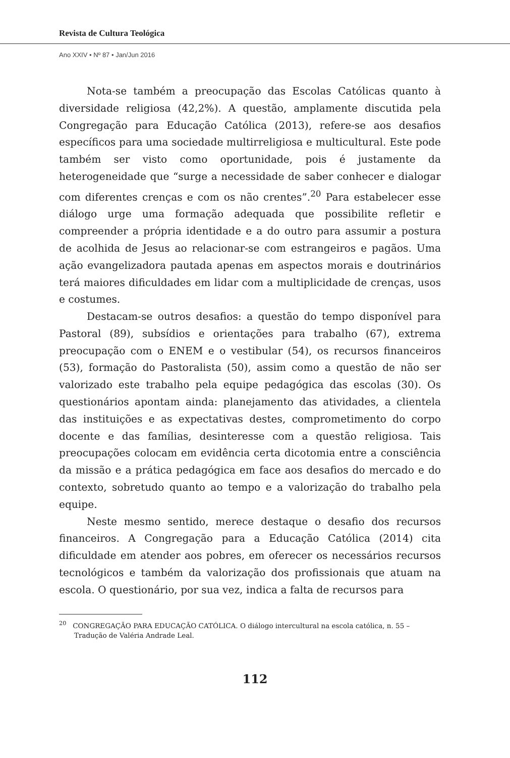Revista de Cultura Teológica
Ano XXIV • Nº 87 • Jan/Jun 2016
Nota-se também a preocupação das Escolas Católicas quanto à diversidade religiosa (42,2%). A questão, amplamente discutida pela Congregação para Educação Católica (2013), refere-se aos desafios específicos para uma sociedade multirreligiosa e multicultural. Este pode também ser visto como oportunidade, pois é justamente da heterogeneidade que “surge a necessidade de saber conhecer e dialogar com diferentes crenças e com os não crentes”.<sup>20</sup> Para estabelecer esse diálogo urge uma formação adequada que possibilite refletir e compreender a própria identidade e a do outro para assumir a postura de acolhida de Jesus ao relacionar-se com estrangeiros e pagãos. Uma ação evangelizadora pautada apenas em aspectos morais e doutrinários terá maiores dificuldades em lidar com a multiplicidade de crenças, usos e costumes.
Destacam-se outros desafios: a questão do tempo disponível para Pastoral (89), subsídios e orientações para trabalho (67), extrema preocupação com o ENEM e o vestibular (54), os recursos financeiros (53), formação do Pastoralista (50), assim como a questão de não ser valorizado este trabalho pela equipe pedagógica das escolas (30). Os questionários apontam ainda: planejamento das atividades, a clientela das instituições e as expectativas destes, comprometimento do corpo docente e das famílias, desinteresse com a questão religiosa. Tais preocupações colocam em evidência certa dicotomia entre a consciência da missão e a prática pedagógica em face aos desafios do mercado e do contexto, sobretudo quanto ao tempo e a valorização do trabalho pela equipe.
Neste mesmo sentido, merece destaque o desafio dos recursos financeiros. A Congregação para a Educação Católica (2014) cita dificuldade em atender aos pobres, em oferecer os necessários recursos tecnológicos e também da valorização dos profissionais que atuam na escola. O questionário, por sua vez, indica a falta de recursos para
<sup>20</sup> CONGREGAÇÃO PARA EDUCAÇÃO CATÓLICA. O diálogo intercultural na escola católica, n. 55 – Tradução de Valéria Andrade Leal.
112